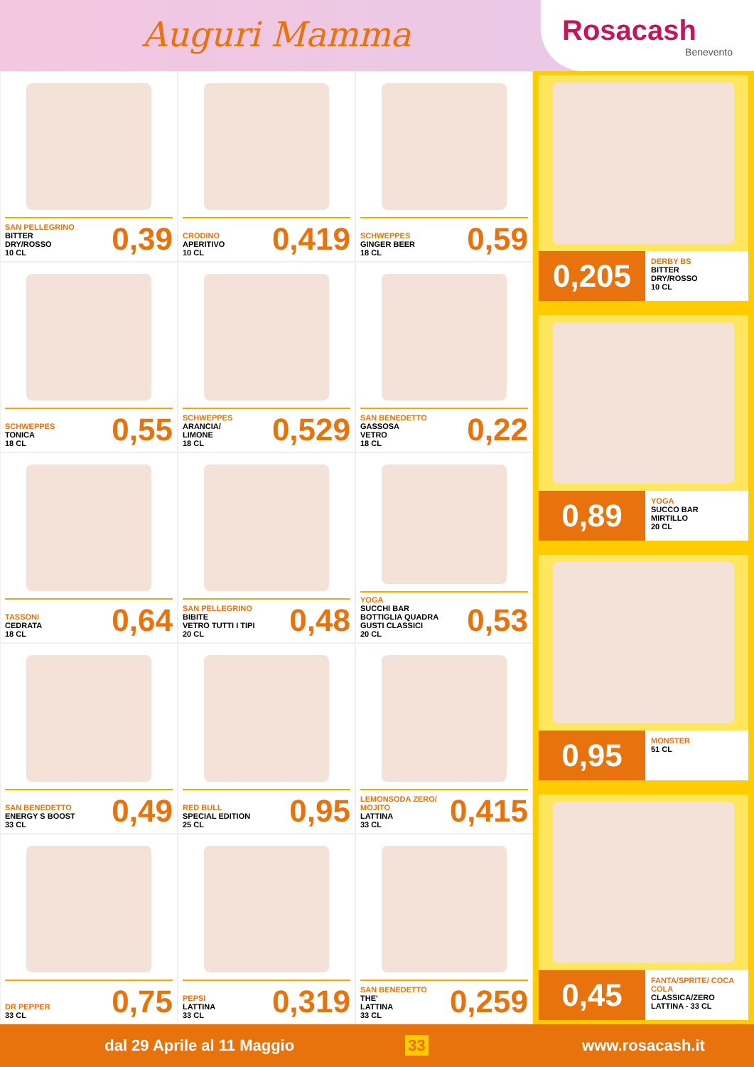Auguri Mamma
Rosacash
Benevento
SAN PELLEGRINO
BITTER
DRY/ROSSO
10 CL
0,39
CRODINO
APERITIVO
10 CL
0,419
SCHWEPPES
GINGER BEER
18 CL
0,59
SCHWEPPES
TONICA
18 CL
0,55
SCHWEPPES
ARANCIA/
LIMONE
18 CL
0,529
SAN BENEDETTO
GASSOSA
VETRO
18 CL
0,22
TASSONI
CEDRATA
18 CL
0,64
SAN PELLEGRINO
BIBITE
VETRO TUTTI I TIPI
20 CL
0,48
YOGA
SUCCHI BAR
BOTTIGLIA QUADRA
GUSTI CLASSICI
20 CL
0,53
SAN BENEDETTO
ENERGY S BOOST
33 CL
0,49
RED BULL
SPECIAL EDITION
25 CL
0,95
LEMONSODA ZERO/ MOJITO
LATTINA
33 CL
0,415
DR PEPPER
33 CL
0,75
PEPSI
LATTINA
33 CL
0,319
SAN BENEDETTO
THE'
LATTINA
33 CL
0,259
0,205
DERBY BS
BITTER
DRY/ROSSO
10 CL
0,89
YOGA
SUCCO BAR
MIRTILLO
20 CL
0,95
MONSTER
51 CL
0,45
FANTA/SPRITE/ COCA COLA
CLASSICA/ZERO
LATTINA - 33 CL
dal 29 Aprile al 11 Maggio 33 www.rosacash.it